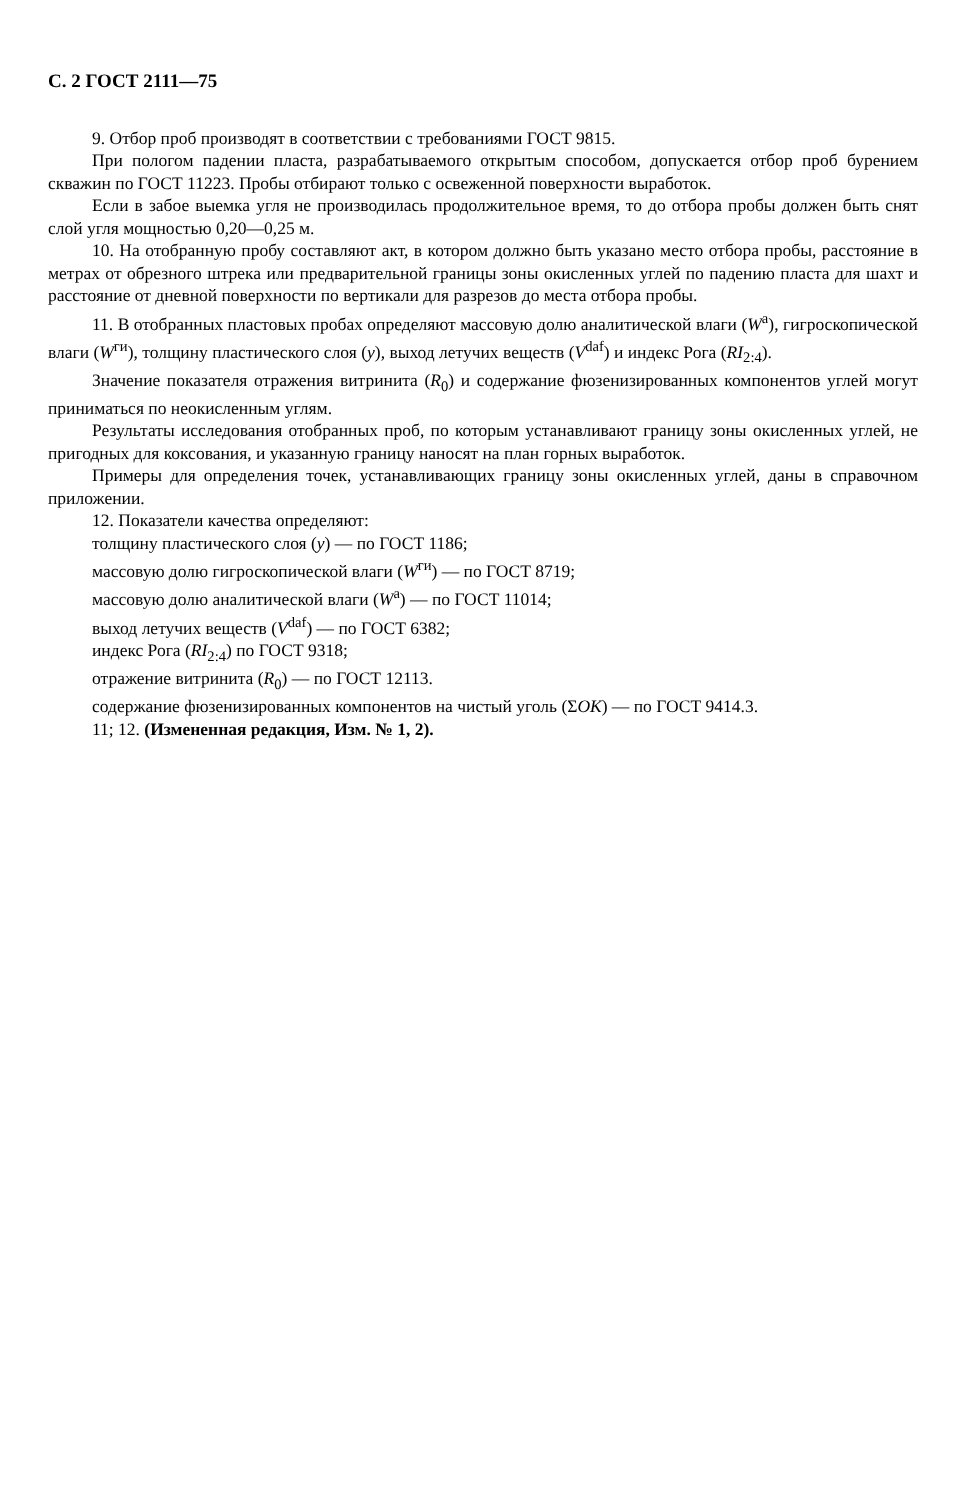С. 2 ГОСТ 2111—75
9. Отбор проб производят в соответствии с требованиями ГОСТ 9815.
При пологом падении пласта, разрабатываемого открытым способом, допускается отбор проб бурением скважин по ГОСТ 11223. Пробы отбирают только с освеженной поверхности выработок.
Если в забое выемка угля не производилась продолжительное время, то до отбора пробы должен быть снят слой угля мощностью 0,20—0,25 м.
10. На отобранную пробу составляют акт, в котором должно быть указано место отбора пробы, расстояние в метрах от обрезного штрека или предварительной границы зоны окисленных углей по падению пласта для шахт и расстояние от дневной поверхности по вертикали для разрезов до места отбора пробы.
11. В отобранных пластовых пробах определяют массовую долю аналитической влаги (W<sup>a</sup>), гигроскопической влаги (W<sup>ги</sup>), толщину пластического слоя (y), выход летучих веществ (V<sup>daf</sup>) и индекс Рога (RI<sub>2:4</sub>).
Значение показателя отражения витринита (R<sub>0</sub>) и содержание фюзенизированных компонентов углей могут приниматься по неокисленным углям.
Результаты исследования отобранных проб, по которым устанавливают границу зоны окисленных углей, не пригодных для коксования, и указанную границу наносят на план горных выработок.
Примеры для определения точек, устанавливающих границу зоны окисленных углей, даны в справочном приложении.
12. Показатели качества определяют:
толщину пластического слоя (y) — по ГОСТ 1186;
массовую долю гигроскопической влаги (W<sup>ги</sup>) — по ГОСТ 8719;
массовую долю аналитической влаги (W<sup>a</sup>) — по ГОСТ 11014;
выход летучих веществ (V<sup>daf</sup>) — по ГОСТ 6382;
индекс Рога (RI<sub>2:4</sub>) по ГОСТ 9318;
отражение витринита (R<sub>0</sub>) — по ГОСТ 12113.
содержание фюзенизированных компонентов на чистый уголь (ΣОК) — по ГОСТ 9414.3.
11; 12. (Измененная редакция, Изм. № 1, 2).